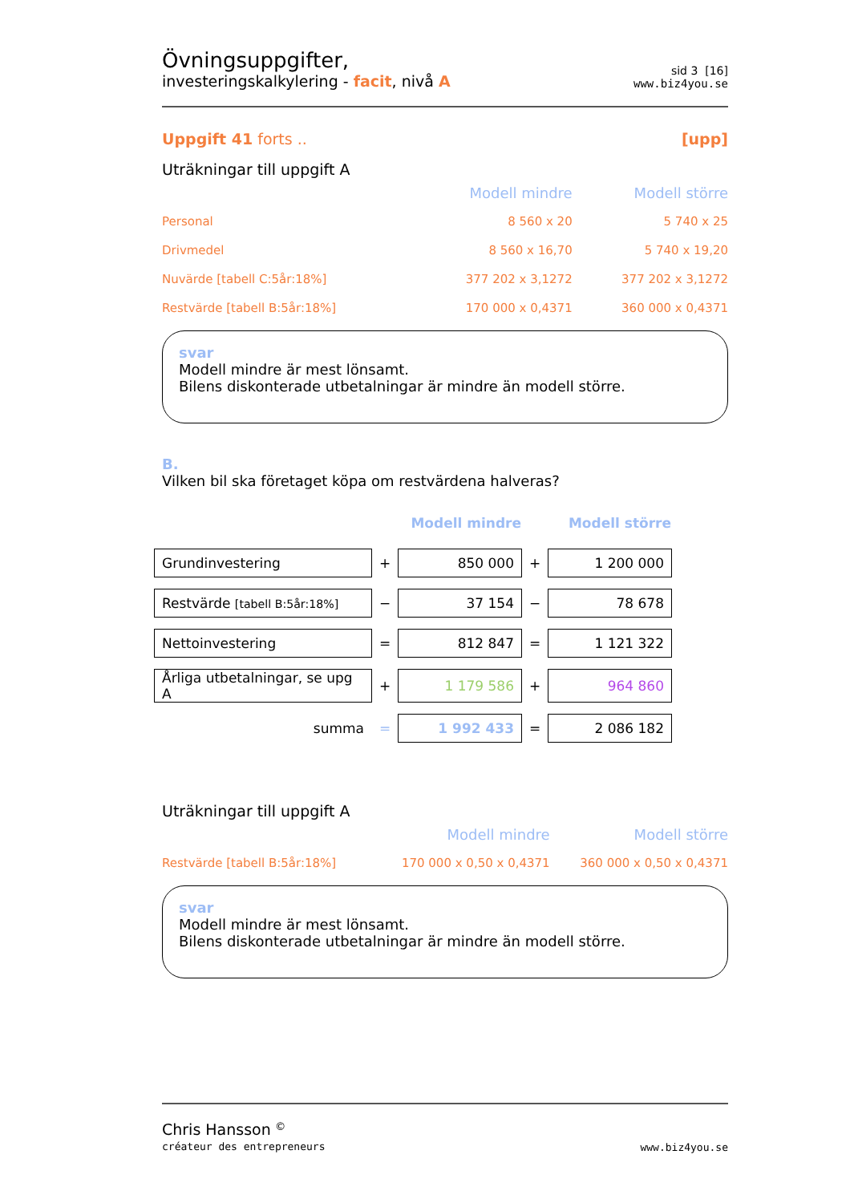Övningsuppgifter,
investeringskalkylering - facit, nivå A
sid 3 [16]
www.biz4you.se
Uppgift 41 forts .. [upp]
Uträkningar till uppgift A
| | Modell mindre | Modell större |
| Personal | 8 560 x 20 | 5 740 x 25 |
| Drivmedel | 8 560 x 16,70 | 5 740 x 19,20 |
| Nuvärde [tabell C:5år:18%] | 377 202 x 3,1272 | 377 202 x 3,1272 |
| Restvärde [tabell B:5år:18%] | 170 000 x 0,4371 | 360 000 x 0,4371 |
svar
Modell mindre är mest lönsamt.
Bilens diskonterade utbetalningar är mindre än modell större.
B.
Vilken bil ska företaget köpa om restvärdena halveras?
| | | Modell mindre | | Modell större |
| Grundinvestering | + | 850 000 | + | 1 200 000 |
| Restvärde [tabell B:5år:18%] | − | 37 154 | − | 78 678 |
| Nettoinvestering | = | 812 847 | = | 1 121 322 |
| Årliga utbetalningar, se upg A | + | 1 179 586 | + | 964 860 |
| summa | = | 1 992 433 | = | 2 086 182 |
Uträkningar till uppgift A
| | Modell mindre | Modell större |
| Restvärde [tabell B:5år:18%] | 170 000 x 0,50 x 0,4371 | 360 000 x 0,50 x 0,4371 |
svar
Modell mindre är mest lönsamt.
Bilens diskonterade utbetalningar är mindre än modell större.
Chris Hansson <sup>©</sup>
créateur des entrepreneurs
www.biz4you.se